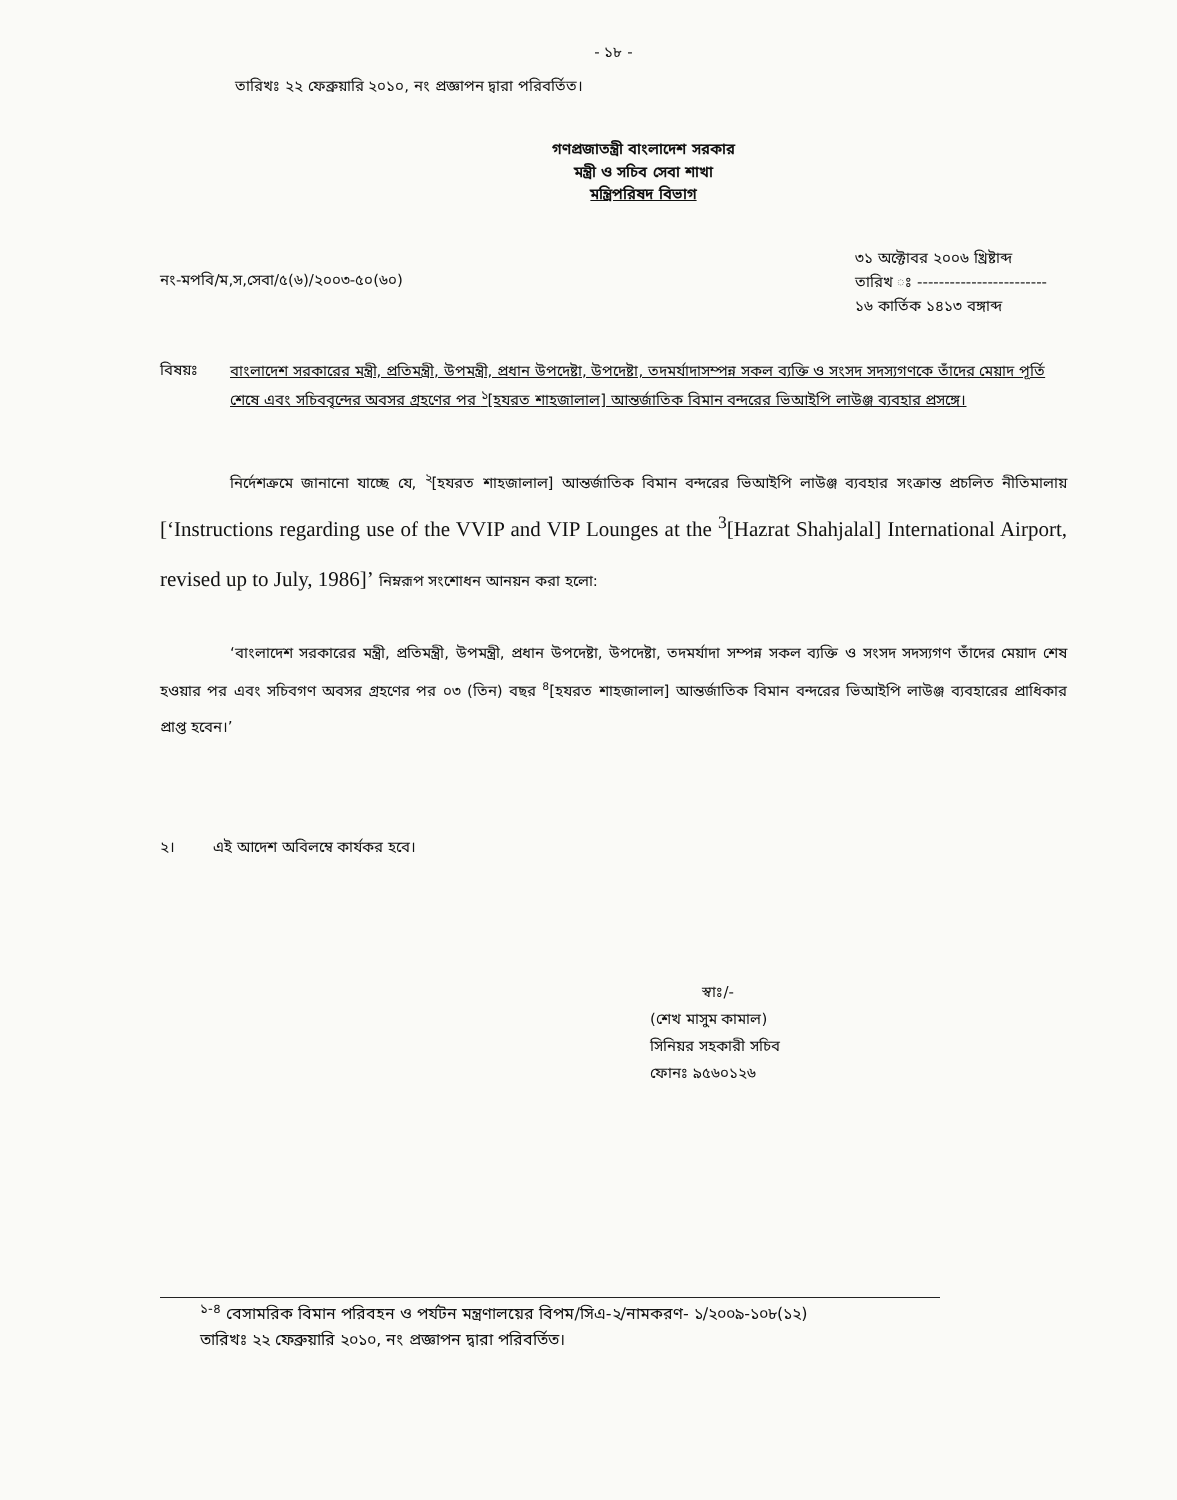- ১৮ -
তারিখঃ ২২ ফেব্রুয়ারি ২০১০, নং প্রজ্ঞাপন দ্বারা পরিবর্তিত।
গণপ্রজাতন্ত্রী বাংলাদেশ সরকার
মন্ত্রী ও সচিব সেবা শাখা
মন্ত্রিপরিষদ বিভাগ
নং-মপবি/ম,স,সেবা/৫(৬)/২০০৩-৫০(৬০)
৩১ অক্টোবর ২০০৬ খ্রিষ্টাব্দ
তারিখ ঃ ------------------------
১৬ কার্তিক ১৪১৩ বঙ্গাব্দ
বিষয়ঃ
বাংলাদেশ সরকারের মন্ত্রী, প্রতিমন্ত্রী, উপমন্ত্রী, প্রধান উপদেষ্টা, উপদেষ্টা, তদমর্যাদাসম্পন্ন সকল ব্যক্তি ও সংসদ সদস্যগণকে তাঁদের মেয়াদ পূর্তি শেষে এবং সচিববৃন্দের অবসর গ্রহণের পর <sup>১</sup>[হযরত শাহজালাল] আন্তর্জাতিক বিমান বন্দরের ভিআইপি লাউঞ্জ ব্যবহার প্রসঙ্গে।
নির্দেশক্রমে জানানো যাচ্ছে যে, <sup>২</sup>[হযরত শাহজালাল] আন্তর্জাতিক বিমান বন্দরের ভিআইপি লাউঞ্জ ব্যবহার সংক্রান্ত প্রচলিত নীতিমালায় [‘Instructions regarding use of the VVIP and VIP Lounges at the <sup>3</sup>[Hazrat Shahjalal] International Airport, revised up to July, 1986]’ নিম্নরূপ সংশোধন আনয়ন করা হলো:
‘বাংলাদেশ সরকারের মন্ত্রী, প্রতিমন্ত্রী, উপমন্ত্রী, প্রধান উপদেষ্টা, উপদেষ্টা, তদমর্যাদা সম্পন্ন সকল ব্যক্তি ও সংসদ সদস্যগণ তাঁদের মেয়াদ শেষ হওয়ার পর এবং সচিবগণ অবসর গ্রহণের পর ০৩ (তিন) বছর <sup>৪</sup>[হযরত শাহজালাল] আন্তর্জাতিক বিমান বন্দরের ভিআইপি লাউঞ্জ ব্যবহারের প্রাধিকার প্রাপ্ত হবেন।’
২। এই আদেশ অবিলম্বে কার্যকর হবে।
স্বাঃ/-
(শেখ মাসুম কামাল)
সিনিয়র সহকারী সচিব
ফোনঃ ৯৫৬০১২৬
<sup>১-৪</sup> বেসামরিক বিমান পরিবহন ও পর্যটন মন্ত্রণালয়ের বিপম/সিএ-২/নামকরণ- ১/২০০৯-১০৮(১২)
তারিখঃ ২২ ফেব্রুয়ারি ২০১০, নং প্রজ্ঞাপন দ্বারা পরিবর্তিত।